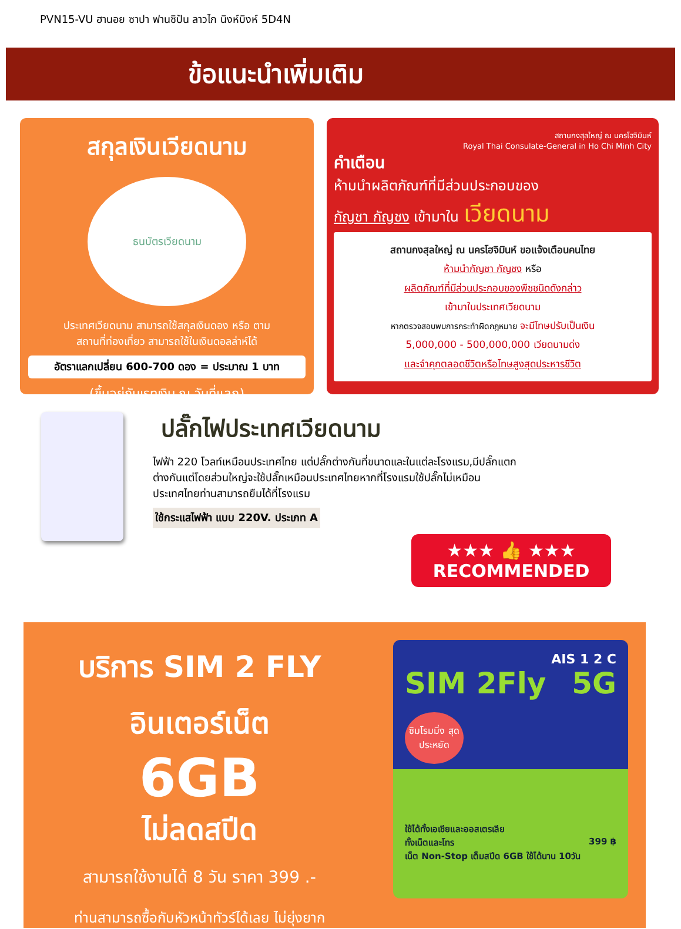PVN15-VU ฮานอย ซาปา ฟานซิปัน ลาวไก นิงห์บิงห์ 5D4N
ข้อแนะนำเพิ่มเติม
สกุลเงินเวียดนาม
ธนบัตรเวียดนาม
ประเทศเวียดนาม สามารถใช้สกุลเงินดอง หรือ ตาม
สถานที่ท่องเที่ยว สามารถใช้ในเงินดอลล่าห์ได้
อัตราแลกเปลี่ยน 600-700 ดอง = ประมาณ 1 บาท
(ขึ้นอยู่กับเรทเงิน ณ วันที่แลก)
สถานกงสุลใหญ่ ณ นครโฮจิมินห์
Royal Thai Consulate-General in Ho Chi Minh City
คำเตือน
ห้ามนำผลิตภัณฑ์ที่มีส่วนประกอบของ
กัญชา กัญชง เข้ามาใน เวียดนาม
สถานกงสุลใหญ่ ณ นครโฮจิมินห์ ขอแจ้งเตือนคนไทย
ห้ามนำกัญชา กัญชง หรือ
ผลิตภัณฑ์ที่มีส่วนประกอบของพืชชนิดดังกล่าว
เข้ามาในประเทศเวียดนาม
หากตรวจสอบพบการกระทำผิดกฎหมาย จะมีโทษปรับเป็นเงิน
5,000,000 - 500,000,000 เวียดนามด่ง
และจำคุกตลอดชีวิตหรือโทษสูงสุดประหารชีวิต
ปลั๊กไฟประเทศเวียดนาม
ไฟฟ้า 220 โวลท์เหมือนประเทศไทย แต่ปลั๊กต่างกันที่ขนาดและในแต่ละโรงแรม,มีปลั๊กแตก
ต่างกันแต่โดยส่วนใหญ่จะใช้ปลั๊กเหมือนประเทศไทยหากที่โรงแรมใช้ปลั๊กไม่เหมือน
ประเทศไทยท่านสามารถยืมได้ที่โรงแรม
ใช้กระแสไฟฟ้า แบบ 220V. ประเภท A
★★★ 👍 ★★★
RECOMMENDED
บริการ SIM 2 FLY
อินเตอร์เน็ต
6GB
ไม่ลดสปีด
สามารถใช้งานได้ 8 วัน ราคา 399 .-
ท่านสามารถซื้อกับหัวหน้าทัวร์ได้เลย ไม่ยุ่งยาก
AIS 1 2 C
SIM 2Fly 5G
ซิมโรมมิ่ง สุดประหยัด
ใช้ได้ทั้งเอเชียและออสเตรเลีย
ทั้งเน็ตและโทร 399 ฿
เน็ต Non-Stop เต็มสปีด 6GB ใช้ได้นาน 10วัน